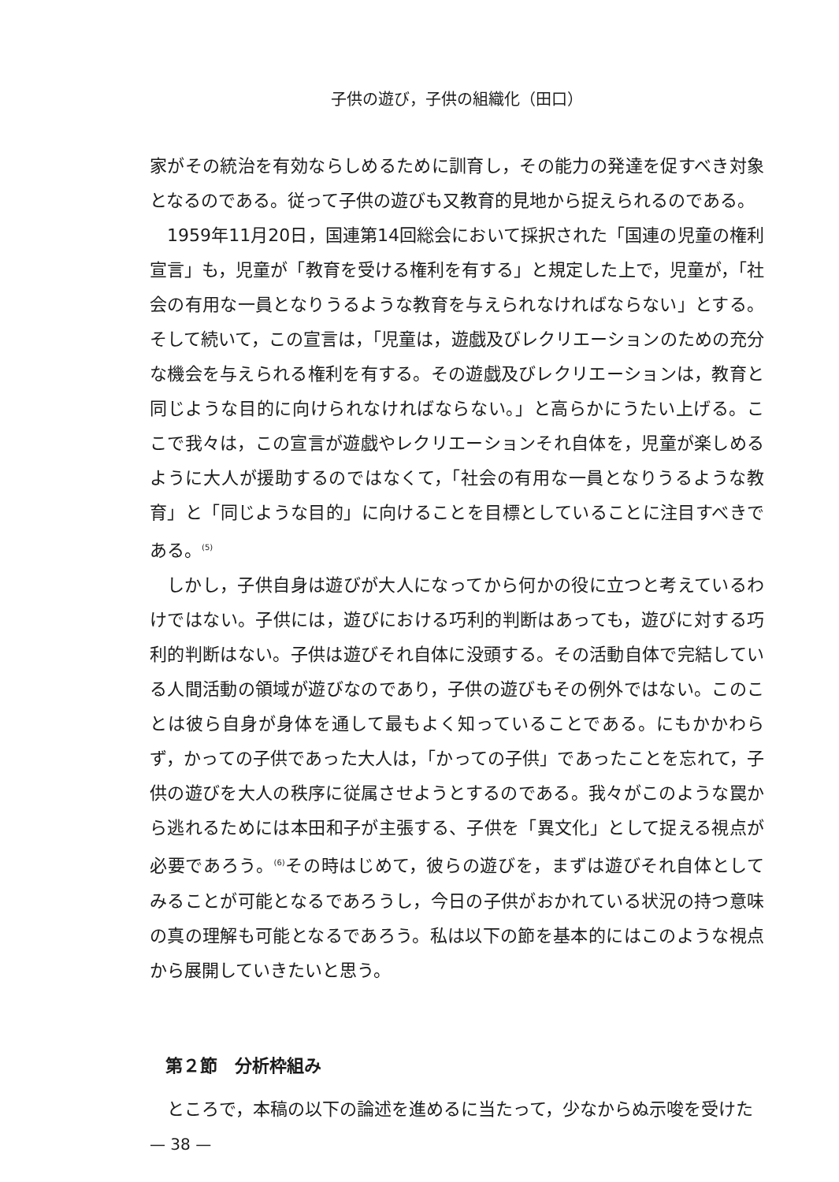子供の遊び，子供の組織化（田口）
家がその統治を有効ならしめるために訓育し，その能力の発達を促すべき対象となるのである。従って子供の遊びも又教育的見地から捉えられるのである。
1959年11月20日，国連第14回総会において採択された「国連の児童の権利宣言」も，児童が「教育を受ける権利を有する」と規定した上で，児童が，「社会の有用な一員となりうるような教育を与えられなければならない」とする。そして続いて，この宣言は，「児童は，遊戯及びレクリエーションのための充分な機会を与えられる権利を有する。その遊戯及びレクリエーションは，教育と同じような目的に向けられなければならない。」と高らかにうたい上げる。ここで我々は，この宣言が遊戯やレクリエーションそれ自体を，児童が楽しめるように大人が援助するのではなくて，「社会の有用な一員となりうるような教育」と「同じような目的」に向けることを目標としていることに注目すべきである。<sup>(5)</sup>
しかし，子供自身は遊びが大人になってから何かの役に立つと考えているわけではない。子供には，遊びにおける巧利的判断はあっても，遊びに対する巧利的判断はない。子供は遊びそれ自体に没頭する。その活動自体で完結している人間活動の領域が遊びなのであり，子供の遊びもその例外ではない。このことは彼ら自身が身体を通して最もよく知っていることである。にもかかわらず，かっての子供であった大人は，「かっての子供」であったことを忘れて，子供の遊びを大人の秩序に従属させようとするのである。我々がこのような罠から逃れるためには本田和子が主張する、子供を「異文化」として捉える視点が必要であろう。<sup>(6)</sup>その時はじめて，彼らの遊びを，まずは遊びそれ自体としてみることが可能となるであろうし，今日の子供がおかれている状況の持つ意味の真の理解も可能となるであろう。私は以下の節を基本的にはこのような視点から展開していきたいと思う。
第２節　分析枠組み
ところで，本稿の以下の論述を進めるに当たって，少なからぬ示唆を受けた
— 38 —